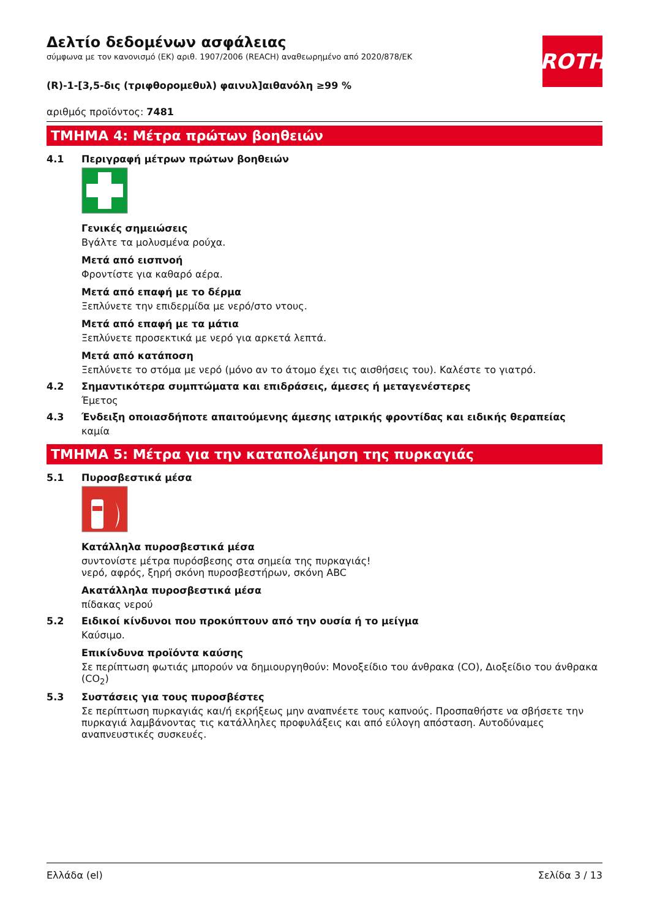ROTH
Δελτίο δεδομένων ασφάλειας
σύμφωνα με τον κανονισμό (ΕΚ) αριθ. 1907/2006 (REACH) αναθεωρημένο από 2020/878/ΕΚ
(R)-1-[3,5-δις (τριφθορομεθυλ) φαινυλ]αιθανόλη ≥99 %
αριθμός προϊόντος: 7481
ΤΜΗΜΑ 4: Μέτρα πρώτων βοηθειών
4.1 Περιγραφή μέτρων πρώτων βοηθειών
Γενικές σημειώσεις
Βγάλτε τα μολυσμένα ρούχα.
Μετά από εισπνοή
Φροντίστε για καθαρό αέρα.
Μετά από επαφή με το δέρμα
Ξεπλύνετε την επιδερμίδα με νερό/στο ντους.
Μετά από επαφή με τα μάτια
Ξεπλύνετε προσεκτικά με νερό για αρκετά λεπτά.
Μετά από κατάποση
Ξεπλύνετε το στόμα με νερό (μόνο αν το άτομο έχει τις αισθήσεις του). Καλέστε το γιατρό.
4.2 Σημαντικότερα συμπτώματα και επιδράσεις, άμεσες ή μεταγενέστερες
Έμετος
4.3 Ένδειξη οποιασδήποτε απαιτούμενης άμεσης ιατρικής φροντίδας και ειδικής θεραπείας
καμία
ΤΜΗΜΑ 5: Μέτρα για την καταπολέμηση της πυρκαγιάς
5.1 Πυροσβεστικά μέσα
Κατάλληλα πυροσβεστικά μέσα
συντονίστε μέτρα πυρόσβεσης στα σημεία της πυρκαγιάς!
νερό, αφρός, ξηρή σκόνη πυροσβεστήρων, σκόνη ABC
Ακατάλληλα πυροσβεστικά μέσα
πίδακας νερού
5.2 Ειδικοί κίνδυνοι που προκύπτουν από την ουσία ή το μείγμα
Καύσιμο.
Επικίνδυνα προϊόντα καύσης
Σε περίπτωση φωτιάς μπορούν να δημιουργηθούν: Μονοξείδιο του άνθρακα (CO), Διοξείδιο του άνθρακα (CO<sub>2</sub>)
5.3 Συστάσεις για τους πυροσβέστες
Σε περίπτωση πυρκαγιάς και/ή εκρήξεως μην αναπνέετε τους καπνούς. Προσπαθήστε να σβήσετε την πυρκαγιά λαμβάνοντας τις κατάλληλες προφυλάξεις και από εύλογη απόσταση. Αυτοδύναμες αναπνευστικές συσκευές.
Ελλάδα (el) Σελίδα 3 / 13